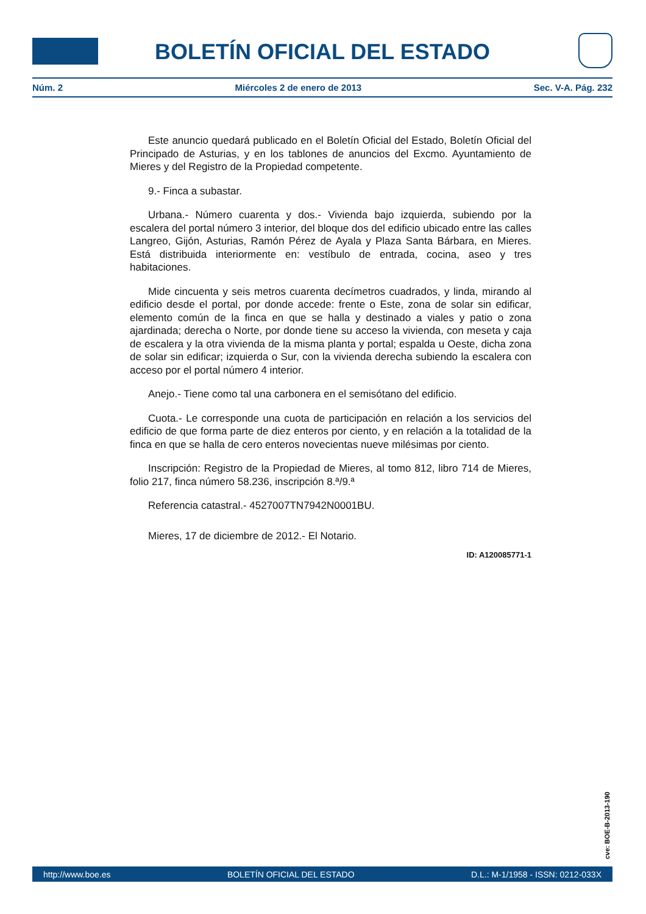BOLETÍN OFICIAL DEL ESTADO
Núm. 2 Miércoles 2 de enero de 2013 Sec. V-A. Pág. 232
Este anuncio quedará publicado en el Boletín Oficial del Estado, Boletín Oficial del Principado de Asturias, y en los tablones de anuncios del Excmo. Ayuntamiento de Mieres y del Registro de la Propiedad competente.
9.- Finca a subastar.
Urbana.- Número cuarenta y dos.- Vivienda bajo izquierda, subiendo por la escalera del portal número 3 interior, del bloque dos del edificio ubicado entre las calles Langreo, Gijón, Asturias, Ramón Pérez de Ayala y Plaza Santa Bárbara, en Mieres. Está distribuida interiormente en: vestíbulo de entrada, cocina, aseo y tres habitaciones.
Mide cincuenta y seis metros cuarenta decímetros cuadrados, y linda, mirando al edificio desde el portal, por donde accede: frente o Este, zona de solar sin edificar, elemento común de la finca en que se halla y destinado a viales y patio o zona ajardinada; derecha o Norte, por donde tiene su acceso la vivienda, con meseta y caja de escalera y la otra vivienda de la misma planta y portal; espalda u Oeste, dicha zona de solar sin edificar; izquierda o Sur, con la vivienda derecha subiendo la escalera con acceso por el portal número 4 interior.
Anejo.- Tiene como tal una carbonera en el semisótano del edificio.
Cuota.- Le corresponde una cuota de participación en relación a los servicios del edificio de que forma parte de diez enteros por ciento, y en relación a la totalidad de la finca en que se halla de cero enteros novecientas nueve milésimas por ciento.
Inscripción: Registro de la Propiedad de Mieres, al tomo 812, libro 714 de Mieres, folio 217, finca número 58.236, inscripción 8.ª/9.ª
Referencia catastral.- 4527007TN7942N0001BU.
Mieres, 17 de diciembre de 2012.- El Notario.
ID: A120085771-1
cve: BOE-B-2013-190
http://www.boe.es BOLETÍN OFICIAL DEL ESTADO D.L.: M-1/1958 - ISSN: 0212-033X